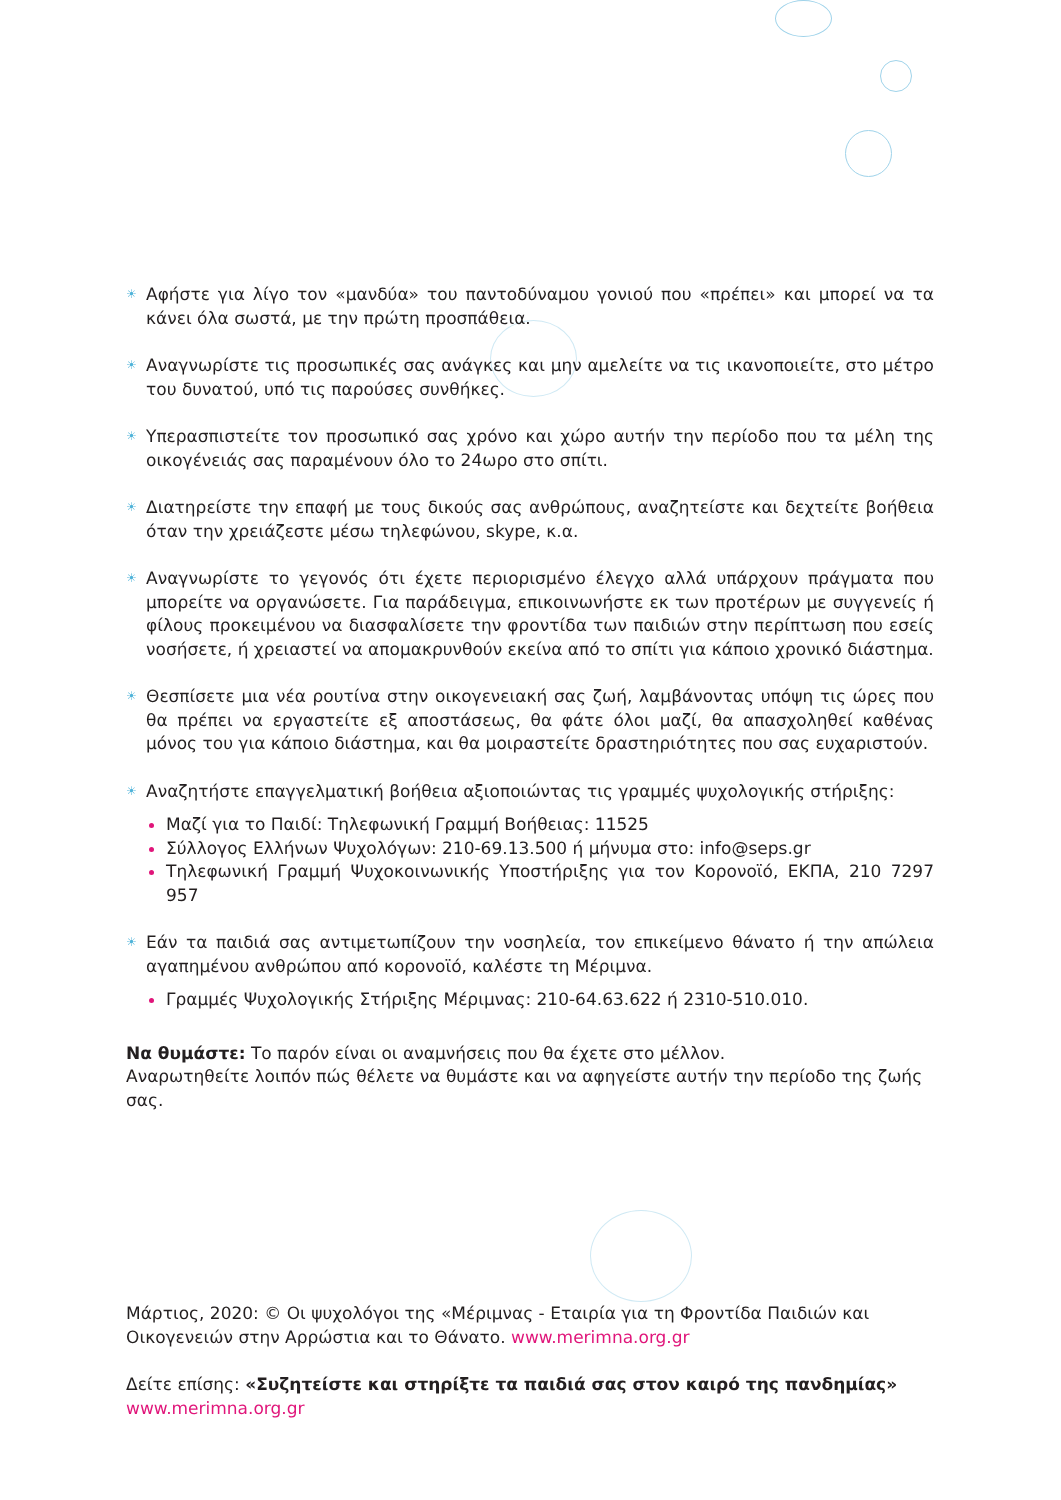☀ Αφήστε για λίγο τον «μανδύα» του παντοδύναμου γονιού που «πρέπει» και μπορεί να τα κάνει όλα σωστά, με την πρώτη προσπάθεια.
☀ Αναγνωρίστε τις προσωπικές σας ανάγκες και μην αμελείτε να τις ικανοποιείτε, στο μέτρο του δυνατού, υπό τις παρούσες συνθήκες.
☀ Υπερασπιστείτε τον προσωπικό σας χρόνο και χώρο αυτήν την περίοδο που τα μέλη της οικογένειάς σας παραμένουν όλο το 24ωρο στο σπίτι.
☀ Διατηρείστε την επαφή με τους δικούς σας ανθρώπους, αναζητείστε και δεχτείτε βοήθεια όταν την χρειάζεστε μέσω τηλεφώνου, skype, κ.α.
☀ Αναγνωρίστε το γεγονός ότι έχετε περιορισμένο έλεγχο αλλά υπάρχουν πράγματα που μπορείτε να οργανώσετε. Για παράδειγμα, επικοινωνήστε εκ των προτέρων με συγγενείς ή φίλους προκειμένου να διασφαλίσετε την φροντίδα των παιδιών στην περίπτωση που εσείς νοσήσετε, ή χρειαστεί να απομακρυνθούν εκείνα από το σπίτι για κάποιο χρονικό διάστημα.
☀ Θεσπίσετε μια νέα ρουτίνα στην οικογενειακή σας ζωή, λαμβάνοντας υπόψη τις ώρες που θα πρέπει να εργαστείτε εξ αποστάσεως, θα φάτε όλοι μαζί, θα απασχοληθεί καθένας μόνος του για κάποιο διάστημα, και θα μοιραστείτε δραστηριότητες που σας ευχαριστούν.
☀
Αναζητήστε επαγγελματική βοήθεια αξιοποιώντας τις γραμμές ψυχολογικής στήριξης:
Μαζί για το Παιδί: Τηλεφωνική Γραμμή Βοήθειας: 11525
Σύλλογος Ελλήνων Ψυχολόγων: 210-69.13.500 ή μήνυμα στο: info@seps.gr
Τηλεφωνική Γραμμή Ψυχοκοινωνικής Υποστήριξης για τον Κορονοϊό, ΕΚΠΑ, 210 7297 957
☀
Εάν τα παιδιά σας αντιμετωπίζουν την νοσηλεία, τον επικείμενο θάνατο ή την απώλεια αγαπημένου ανθρώπου από κορονοϊό, καλέστε τη Μέριμνα.
Γραμμές Ψυχολογικής Στήριξης Μέριμνας: 210-64.63.622 ή 2310-510.010.
Να θυμάστε: Το παρόν είναι οι αναμνήσεις που θα έχετε στο μέλλον.
Αναρωτηθείτε λοιπόν πώς θέλετε να θυμάστε και να αφηγείστε αυτήν την περίοδο της ζωής σας.
Μάρτιος, 2020: © Οι ψυχολόγοι της «Μέριμνας - Εταιρία για τη Φροντίδα Παιδιών και Οικογενειών στην Αρρώστια και το Θάνατο. www.merimna.org.gr
Δείτε επίσης: «Συζητείστε και στηρίξτε τα παιδιά σας στον καιρό της πανδημίας»
www.merimna.org.gr